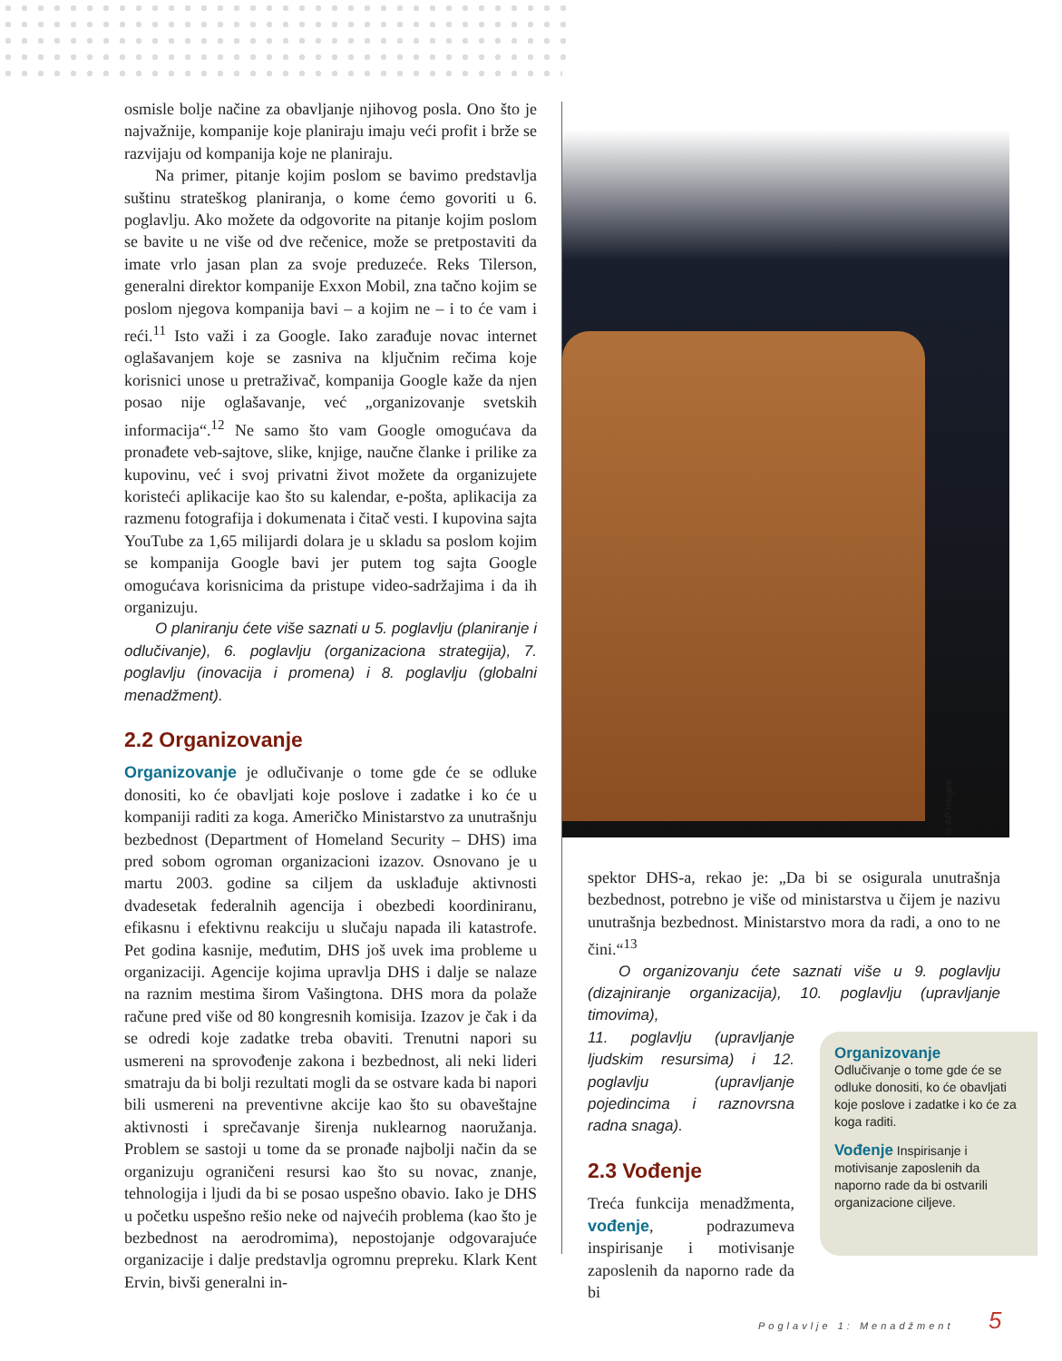osmisle bolje načine za obavljanje njihovog posla. Ono što je najvažnije, kompanije koje planiraju imaju veći profit i brže se razvijaju od kompanija koje ne planiraju.
Na primer, pitanje kojim poslom se bavimo predstavlja suštinu strateškog planiranja, o kome ćemo govoriti u 6. poglavlju. Ako možete da odgovorite na pitanje kojim poslom se bavite u ne više od dve rečenice, može se pretpostaviti da imate vrlo jasan plan za svoje preduzeće. Reks Tilerson, generalni direktor kompanije Exxon Mobil, zna tačno kojim se poslom njegova kompanija bavi – a kojim ne – i to će vam i reći.<sup>11</sup> Isto važi i za Google. Iako zarađuje novac internet oglašavanjem koje se zasniva na ključnim rečima koje korisnici unose u pretraživač, kompanija Google kaže da njen posao nije oglašavanje, već „organizovanje svetskih informacija“.<sup>12</sup> Ne samo što vam Google omogućava da pronađete veb-sajtove, slike, knjige, naučne članke i prilike za kupovinu, već i svoj privatni život možete da organizujete koristeći aplikacije kao što su kalendar, e-pošta, aplikacija za razmenu fotografija i dokumenata i čitač vesti. I kupovina sajta YouTube za 1,65 milijardi dolara je u skladu sa poslom kojim se kompanija Google bavi jer putem tog sajta Google omogućava korisnicima da pristupe video-sadržajima i da ih organizuju.
O planiranju ćete više saznati u 5. poglavlju (planiranje i odlučivanje), 6. poglavlju (organizaciona strategija), 7. poglavlju (inovacija i promena) i 8. poglavlju (globalni menadžment).
2.2 Organizovanje
Organizovanje je odlučivanje o tome gde će se odluke donositi, ko će obavljati koje poslove i zadatke i ko će u kompaniji raditi za koga. Američko Ministarstvo za unutrašnju bezbednost (Department of Homeland Security – DHS) ima pred sobom ogroman organizacioni izazov. Osnovano je u martu 2003. godine sa ciljem da usklađuje aktivnosti dvadesetak federalnih agencija i obezbedi koordiniranu, efikasnu i efektivnu reakciju u slučaju napada ili katastrofe. Pet godina kasnije, međutim, DHS još uvek ima probleme u organizaciji. Agencije kojima upravlja DHS i dalje se nalaze na raznim mestima širom Vašingtona. DHS mora da polaže račune pred više od 80 kongresnih komisija. Izazov je čak i da se odredi koje zadatke treba obaviti. Trenutni napori su usmereni na sprovođenje zakona i bezbednost, ali neki lideri smatraju da bi bolji rezultati mogli da se ostvare kada bi napori bili usmereni na preventivne akcije kao što su obaveštajne aktivnosti i sprečavanje širenja nuklearnog naoružanja. Problem se sastoji u tome da se pronađe najbolji način da se organizuju ograničeni resursi kao što su novac, znanje, tehnologija i ljudi da bi se posao uspešno obavio. Iako je DHS u početku uspešno rešio neke od najvećih problema (kao što je bezbednost na aerodromima), nepostojanje odgovarajuće organizacije i dalje predstavlja ogromnu prepreku. Klark Kent Ervin, bivši generalni in-
© AP Images
spektor DHS-a, rekao je: „Da bi se osigurala unutrašnja bezbednost, potrebno je više od ministarstva u čijem je nazivu unutrašnja bezbednost. Ministarstvo mora da radi, a ono to ne čini.“<sup>13</sup>
O organizovanju ćete saznati više u 9. poglavlju (dizajniranje organizacija), 10. poglavlju (upravljanje timovima),
11. poglavlju (upravljanje ljudskim resursima) i 12. poglavlju (upravljanje pojedincima i raznovrsna radna snaga).
2.3 Vođenje
Treća funkcija menadžmenta, vođenje, podrazumeva inspirisanje i motivisanje zaposlenih da naporno rade da bi
Organizovanje
Odlučivanje o tome gde će se odluke donositi, ko će obavljati koje poslove i zadatke i ko će za koga raditi.
Vođenje Inspirisanje i motivisanje zaposlenih da naporno rade da bi ostvarili organizacione ciljeve.
Poglavlje 1: Menadžment 5